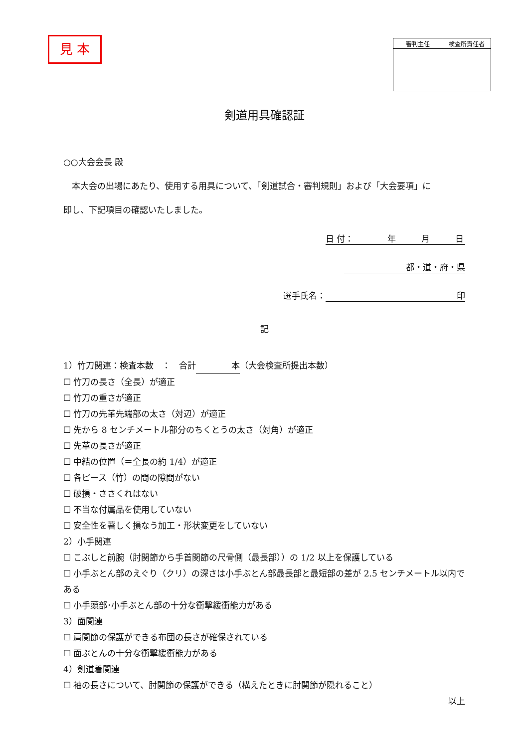見 本
| 審判主任 | 検査所責任者 |
| --- | --- |
剣道用具確認証
○○大会会長 殿
　本大会の出場にあたり、使用する用具について、「剣道試合・審判規則」および「大会要項」に
即し、下記項目の確認いたしました。
日 付：　　　　年　　　月　　　日
都・道・府・県
選手氏名： 印
記
1）竹刀関連：検査本数　：　合計 本 （大会検査所提出本数）
☐ 竹刀の長さ（全長）が適正
☐ 竹刀の重さが適正
☐ 竹刀の先革先端部の太さ（対辺）が適正
☐ 先から 8 センチメートル部分のちくとうの太さ（対角）が適正
☐ 先革の長さが適正
☐ 中結の位置（＝全長の約 1/4）が適正
☐ 各ピース（竹）の間の隙間がない
☐ 破損・ささくれはない
☐ 不当な付属品を使用していない
☐ 安全性を著しく損なう加工・形状変更をしていない
2）小手関連
☐ こぶしと前腕（肘関節から手首関節の尺骨側（最長部））の 1/2 以上を保護している
☐ 小手ぶとん部のえぐり（クリ）の深さは小手ぶとん部最長部と最短部の差が 2.5 センチメートル以内である
☐ 小手頭部･小手ぶとん部の十分な衝撃緩衝能力がある
3）面関連
☐ 肩関節の保護ができる布団の長さが確保されている
☐ 面ぶとんの十分な衝撃緩衝能力がある
4）剣道着関連
☐ 袖の長さについて、肘関節の保護ができる（構えたときに肘関節が隠れること）
以上